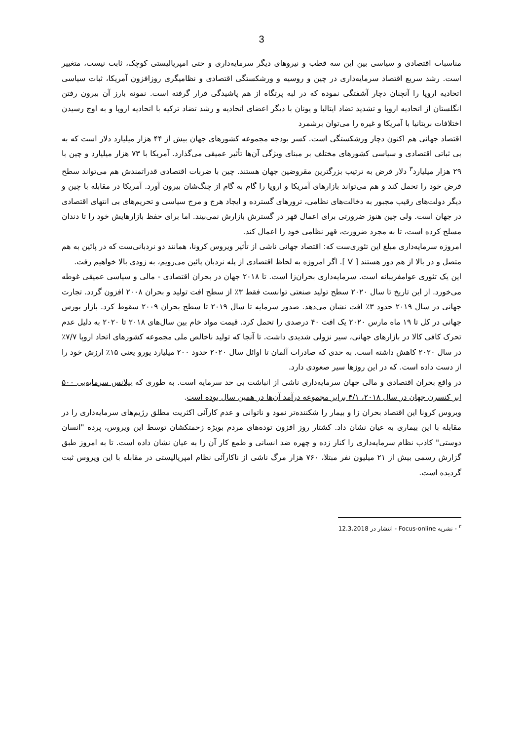3
مناسبات اقتصادی و سیاسی بین این سه قطب و نیروهای دیگر سرمایه‌داری و حتی امپریالیستی کوچک، ثابت نیست، متغییر است. رشد سریع اقتصاد سرمایه‌داری در چین و روسیه و ورشکستگی اقتصادی و نظامیگری روزافزون آمریکا، ثبات سیاسی اتحادیه اروپا را آنچنان دچار آشفتگی نموده که در لبه پرتگاه از هم پاشیدگی قرار گرفته است. نمونه بارز آن بیرون رفتن انگلستان از اتحادیه اروپا و تشدید تضاد ایتالیا و یونان با دیگر اعضای اتحادیه و رشد تضاد ترکیه با اتحادیه اروپا و به اوج رسیدن اختلافات بریتانیا با آمریکا و غیره را می‌توان برشمرد
اقتصاد جهانی هم اکنون دچار ورشکستگی است. کسر بودجه مجموعه کشورهای جهان بیش از ۴۴ هزار میلیارد دلار است که به بی ثباتی اقتصادی و سیاسی کشورهای مختلف بر مبنای ویژگی آن‌ها تأثیر عمیقی می‌گذارد. آمریکا با ۷۳ هزار میلیارد و چین با ۲۹ هزار میلیارد<sup>۳</sup> دلار قرض به ترتیب بزرگترین مقروضین جهان هستند. چین با ضربات اقتصادی قدراتمندش هم می‌تواند سطح قرض خود را تحمل کند و هم می‌تواند بازارهای آمریکا و اروپا را گام به گام از چنگ‌شان بیرون آورد. آمریکا در مقابله با چین و دیگر دولت‌های رقیب مجبور به دخالت‌های نظامی، ترورهای گسترده و ایجاد هرج و مرج سیاسی و تحریم‌های بی انتهای اقتصادی در جهان است. ولی چین هنوز ضرورتی برای اعمال قهر در گسترش بازارش نمی‌بیند. اما برای حفظ بازارهایش خود را تا دندان مسلح کرده است، تا به مجرد ضرورت، قهر نظامی خود را اعمال کند.
امروزه سرمایه‌داری مبلغ این تئوری‌ست که: اقتصاد جهانی ناشی از تأثیر ویروس کرونا، همانند دو نردبانی‌ست که در پائین به هم متصل و در بالا از هم دور هستند [ V ]. اگر امروزه به لحاظ اقتصادی از پله نردبان پائین می‌رویم، به زودی بالا خواهیم رفت.
این یک تئوری عوامفریبانه است. سرمایه‌داری بحران‌زا است. تا ۲۰۱۸ جهان در بحران اقتصادی - مالی و سیاسی عمیقی غوطه می‌خورد. از این تاریخ تا سال ۲۰۲۰ سطح تولید صنعتی توانست فقط ۳٪ از سطح افت تولید و بحران ۲۰۰۸ افزون گردد. تجارت جهانی در سال ۲۰۱۹ حدود ۳٪ افت نشان می‌دهد. صدور سرمایه تا سال ۲۰۱۹ تا سطح بحران ۲۰۰۹ سقوط کرد. بازار بورس جهانی در کل تا ۱۹ ماه مارس ۲۰۲۰ یک افت ۴۰ درصدی را تحمل کرد. قیمت مواد خام بین سال‌های ۲۰۱۸ تا ۲۰۲۰ به دلیل عدم تحرک کافی کالا در بازارهای جهانی، سیر نزولی شدیدی داشت. تا آنجا که تولید ناخالص ملی مجموعه کشورهای اتحاد اروپا ۷/۷٪ در سال ۲۰۲۰ کاهش داشته است. به حدی که صادرات آلمان تا اوائل سال ۲۰۲۰ حدود ۲۰۰ میلیارد یورو یعنی ۱۵٪ ارزش خود را از دست داده است. که در این روزها سیر صعودی دارد.
در واقع بحران اقتصادی و مالی جهان سرمایه‌داری ناشی از انباشت بی حد سرمایه است. به طوری که بیلانس سرمایه‌یی ۵۰۰ ابر کنسرن جهان در سال ۲۰۱۸، ۴/۱ برابر مجموعه درآمد آن‌ها در همین سال بوده است.
ویروس کرونا این اقتصاد بحران زا و بیمار را شکننده‌تر نمود و ناتوانی و عدم کارآئی اکثریت مطلق رژیم‌های سرمایه‌داری را در مقابله با این بیماری به عیان نشان داد. کشتار روز افزون توده‌های مردم بویژه زحمتکشان توسط این ویروس، پرده "انسان دوستی" کاذب نظام سرمایه‌داری را کنار زده و چهره ضد انسانی و طمع کار آن را به عیان نشان داده است. تا به امروز طبق گزارش رسمی بیش از ۲۱ میلیون نفر مبتلا، ۷۶۰ هزار مرگ ناشی از ناکارآئی نظام امپریالیستی در مقابله با این ویروس ثبت گردیده است.
<sup>۳</sup> - نشریه Focus-online - انتشار در 12.3.2018